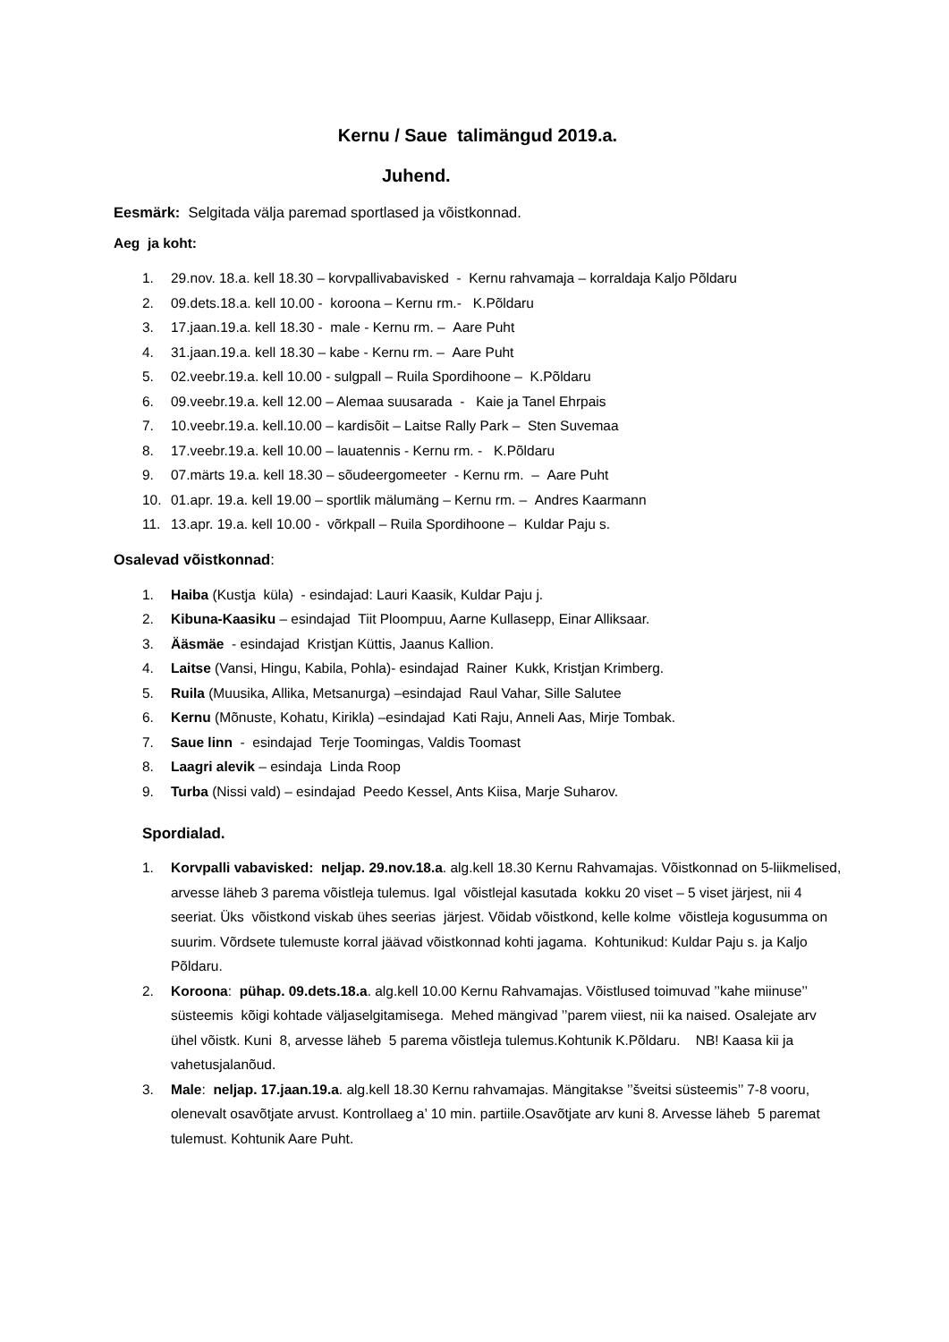Kernu / Saue talimängud 2019.a.
Juhend.
Eesmärk: Selgitada välja paremad sportlased ja võistkonnad.
Aeg ja koht:
1. 29.nov. 18.a. kell 18.30 – korvpallivabavisked - Kernu rahvamaja – korraldaja Kaljo Põldaru
2. 09.dets.18.a. kell 10.00 - koroona – Kernu rm.- K.Põldaru
3. 17.jaan.19.a. kell 18.30 - male - Kernu rm. – Aare Puht
4. 31.jaan.19.a. kell 18.30 – kabe - Kernu rm. – Aare Puht
5. 02.veebr.19.a. kell 10.00 - sulgpall – Ruila Spordihoone – K.Põldaru
6. 09.veebr.19.a. kell 12.00 – Alemaa suusarada - Kaie ja Tanel Ehrpais
7. 10.veebr.19.a. kell.10.00 – kardisõit – Laitse Rally Park – Sten Suvemaa
8. 17.veebr.19.a. kell 10.00 – lauatennis - Kernu rm. - K.Põldaru
9. 07.märts 19.a. kell 18.30 – sõudeergomeeter - Kernu rm. – Aare Puht
10. 01.apr. 19.a. kell 19.00 – sportlik mälumäng – Kernu rm. – Andres Kaarmann
11. 13.apr. 19.a. kell 10.00 - võrkpall – Ruila Spordihoone – Kuldar Paju s.
Osalevad võistkonnad:
1. Haiba (Kustja küla) - esindajad: Lauri Kaasik, Kuldar Paju j.
2. Kibuna-Kaasiku – esindajad Tiit Ploompuu, Aarne Kullasepp, Einar Alliksaar.
3. Ääsmäe - esindajad Kristjan Küttis, Jaanus Kallion.
4. Laitse (Vansi, Hingu, Kabila, Pohla)- esindajad Rainer Kukk, Kristjan Krimberg.
5. Ruila (Muusika, Allika, Metsanurga) –esindajad Raul Vahar, Sille Salutee
6. Kernu (Mõnuste, Kohatu, Kirikla) –esindajad Kati Raju, Anneli Aas, Mirje Tombak.
7. Saue linn - esindajad Terje Toomingas, Valdis Toomast
8. Laagri alevik – esindaja Linda Roop
9. Turba (Nissi vald) – esindajad Peedo Kessel, Ants Kiisa, Marje Suharov.
Spordialad.
1. Korvpalli vabavisked: neljap. 29.nov.18.a. alg.kell 18.30 Kernu Rahvamajas. Võistkonnad on 5-liikmelised, arvesse läheb 3 parema võistleja tulemus. Igal võistlejal kasutada kokku 20 viset – 5 viset järjest, nii 4 seeriat. Üks võistkond viskab ühes seerias järjest. Võidab võistkond, kelle kolme võistleja kogusumma on suurim. Võrdsete tulemuste korral jäävad võistkonnad kohti jagama. Kohtunikud: Kuldar Paju s. ja Kaljo Põldaru.
2. Koroona: pühap. 09.dets.18.a. alg.kell 10.00 Kernu Rahvamajas. Võistlused toimuvad ’’kahe miinuse’’ süsteemis kõigi kohtade väljaselgitamisega. Mehed mängivad ’’parem viiest, nii ka naised. Osalejate arv ühel võistk. Kuni 8, arvesse läheb 5 parema võistleja tulemus.Kohtunik K.Põldaru. NB! Kaasa kii ja vahetusjalanõud.
3. Male: neljap. 17.jaan.19.a. alg.kell 18.30 Kernu rahvamajas. Mängitakse ’’šveitsi süsteemis’’ 7-8 vooru, olenevalt osavõtjate arvust. Kontrollaeg a’ 10 min. partiile.Osavõtjate arv kuni 8. Arvesse läheb 5 paremat tulemust. Kohtunik Aare Puht.